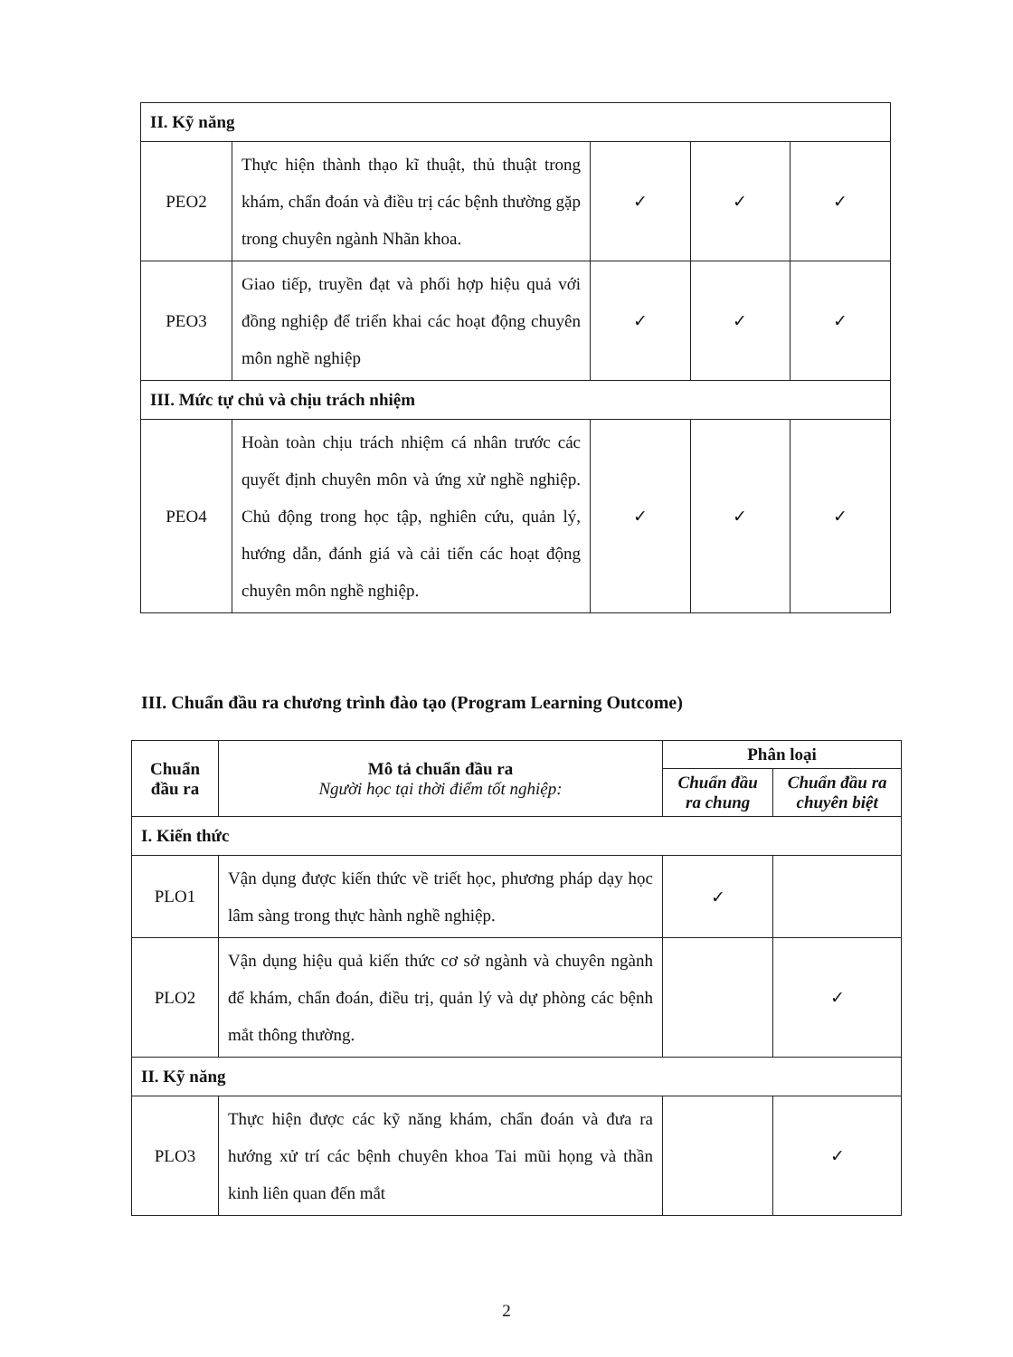| II. Kỹ năng | | | | |
| PEO2 | Thực hiện thành thạo kĩ thuật, thủ thuật trong khám, chẩn đoán và điều trị các bệnh thường gặp trong chuyên ngành Nhãn khoa. | ✓ | ✓ | ✓ |
| PEO3 | Giao tiếp, truyền đạt và phối hợp hiệu quả với đồng nghiệp để triển khai các hoạt động chuyên môn nghề nghiệp | ✓ | ✓ | ✓ |
| III. Mức tự chủ và chịu trách nhiệm | | | | |
| PEO4 | Hoàn toàn chịu trách nhiệm cá nhân trước các quyết định chuyên môn và ứng xử nghề nghiệp. Chủ động trong học tập, nghiên cứu, quản lý, hướng dẫn, đánh giá và cải tiến các hoạt động chuyên môn nghề nghiệp. | ✓ | ✓ | ✓ |
III. Chuẩn đầu ra chương trình đào tạo (Program Learning Outcome)
| Chuẩn đầu ra | Mô tả chuẩn đầu ra Người học tại thời điểm tốt nghiệp: | Phân loại | |
| --- | --- | --- | --- |
| | | Chuẩn đầu ra chung | Chuẩn đầu ra chuyên biệt |
| I. Kiến thức | | | |
| PLO1 | Vận dụng được kiến thức về triết học, phương pháp dạy học lâm sàng trong thực hành nghề nghiệp. | ✓ | |
| PLO2 | Vận dụng hiệu quả kiến thức cơ sở ngành và chuyên ngành để khám, chẩn đoán, điều trị, quản lý và dự phòng các bệnh mắt thông thường. | | ✓ |
| II. Kỹ năng | | | |
| PLO3 | Thực hiện được các kỹ năng khám, chẩn đoán và đưa ra hướng xử trí các bệnh chuyên khoa Tai mũi họng và thần kinh liên quan đến mắt | | ✓ |
2